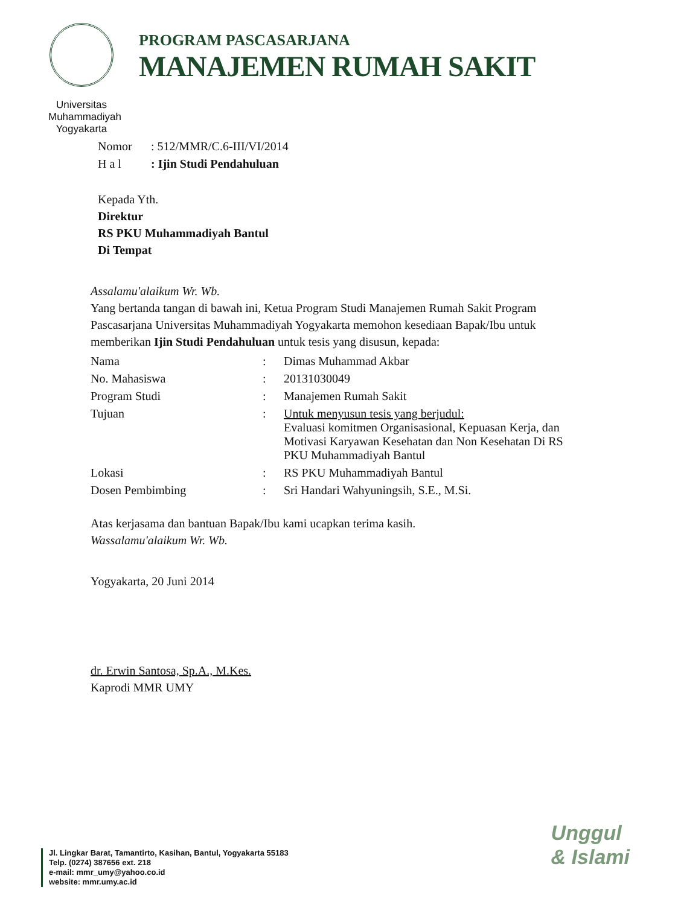Universitas Muhammadiyah Yogyakarta
PROGRAM PASCASARJANA
MANAJEMEN RUMAH SAKIT
| Nomor | : 512/MMR/C.6-III/VI/2014 |
| H a l | : Ijin Studi Pendahuluan |
Kepada Yth.
Direktur
RS PKU Muhammadiyah Bantul
Di Tempat
Assalamu'alaikum Wr. Wb.
Yang bertanda tangan di bawah ini, Ketua Program Studi Manajemen Rumah Sakit Program Pascasarjana Universitas Muhammadiyah Yogyakarta memohon kesediaan Bapak/Ibu untuk memberikan Ijin Studi Pendahuluan untuk tesis yang disusun, kepada:
| Nama | : | Dimas Muhammad Akbar |
| No. Mahasiswa | : | 20131030049 |
| Program Studi | : | Manajemen Rumah Sakit |
| Tujuan | : | Untuk menyusun tesis yang berjudul: Evaluasi komitmen Organisasional, Kepuasan Kerja, dan Motivasi Karyawan Kesehatan dan Non Kesehatan Di RS PKU Muhammadiyah Bantul |
| Lokasi | : | RS PKU Muhammadiyah Bantul |
| Dosen Pembimbing | : | Sri Handari Wahyuningsih, S.E., M.Si. |
Atas kerjasama dan bantuan Bapak/Ibu kami ucapkan terima kasih.
Wassalamu'alaikum Wr. Wb.
Yogyakarta, 20 Juni 2014
dr. Erwin Santosa, Sp.A., M.Kes.
Kaprodi MMR UMY
Jl. Lingkar Barat, Tamantirto, Kasihan, Bantul, Yogyakarta 55183
Telp. (0274) 387656 ext. 218
e-mail: mmr_umy@yahoo.co.id
website: mmr.umy.ac.id
Unggul
& Islami